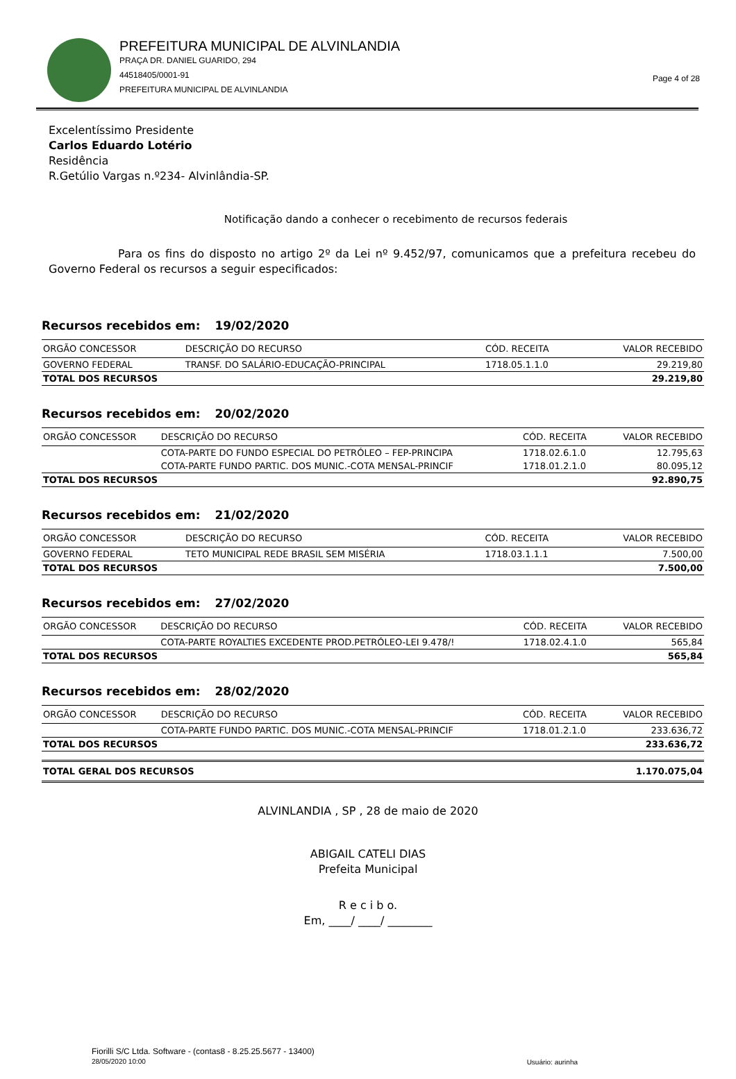PREFEITURA MUNICIPAL DE ALVINLANDIA
PRAÇA DR. DANIEL GUARIDO, 294
44518405/0001-91
PREFEITURA MUNICIPAL DE ALVINLANDIA
Page 4 of 28
Excelentíssimo Presidente
Carlos Eduardo Lotério
Residência
R.Getúlio Vargas n.º234- Alvinlândia-SP.
Notificação dando a conhecer o recebimento de recursos federais
Para os fins do disposto no artigo 2º da Lei nº 9.452/97, comunicamos que a prefeitura recebeu do Governo Federal os recursos a seguir especificados:
Recursos recebidos em: 19/02/2020
| ORGÃO CONCESSOR | DESCRIÇÃO DO RECURSO | CÓD. RECEITA | VALOR RECEBIDO |
| --- | --- | --- | --- |
| GOVERNO FEDERAL | TRANSF. DO SALÁRIO-EDUCAÇÃO-PRINCIPAL | 1718.05.1.1.0 | 29.219,80 |
| TOTAL DOS RECURSOS | | | 29.219,80 |
Recursos recebidos em: 20/02/2020
| ORGÃO CONCESSOR | DESCRIÇÃO DO RECURSO | CÓD. RECEITA | VALOR RECEBIDO |
| --- | --- | --- | --- |
| | COTA-PARTE DO FUNDO ESPECIAL DO PETRÓLEO – FEP-PRINCIPA | 1718.02.6.1.0 | 12.795,63 |
| | COTA-PARTE FUNDO PARTIC. DOS MUNIC.-COTA MENSAL-PRINCIF | 1718.01.2.1.0 | 80.095,12 |
| TOTAL DOS RECURSOS | | | 92.890,75 |
Recursos recebidos em: 21/02/2020
| ORGÃO CONCESSOR | DESCRIÇÃO DO RECURSO | CÓD. RECEITA | VALOR RECEBIDO |
| --- | --- | --- | --- |
| GOVERNO FEDERAL | TETO MUNICIPAL REDE BRASIL SEM MISÉRIA | 1718.03.1.1.1 | 7.500,00 |
| TOTAL DOS RECURSOS | | | 7.500,00 |
Recursos recebidos em: 27/02/2020
| ORGÃO CONCESSOR | DESCRIÇÃO DO RECURSO | CÓD. RECEITA | VALOR RECEBIDO |
| --- | --- | --- | --- |
| | COTA-PARTE ROYALTIES EXCEDENTE PROD.PETRÓLEO-LEI 9.478/! | 1718.02.4.1.0 | 565,84 |
| TOTAL DOS RECURSOS | | | 565,84 |
Recursos recebidos em: 28/02/2020
| ORGÃO CONCESSOR | DESCRIÇÃO DO RECURSO | CÓD. RECEITA | VALOR RECEBIDO |
| --- | --- | --- | --- |
| | COTA-PARTE FUNDO PARTIC. DOS MUNIC.-COTA MENSAL-PRINCIF | 1718.01.2.1.0 | 233.636,72 |
| TOTAL DOS RECURSOS | | | 233.636,72 |
| TOTAL GERAL DOS RECURSOS | 1.170.075,04 |
ALVINLANDIA , SP , 28 de maio de 2020
ABIGAIL CATELI DIAS
Prefeita Municipal
R e c i b o.
Em, ____/ ____/ ________
Fiorilli S/C Ltda. Software - (contas8 - 8.25.25.5677 - 13400)
28/05/2020 10:00
Usuário: aurinha